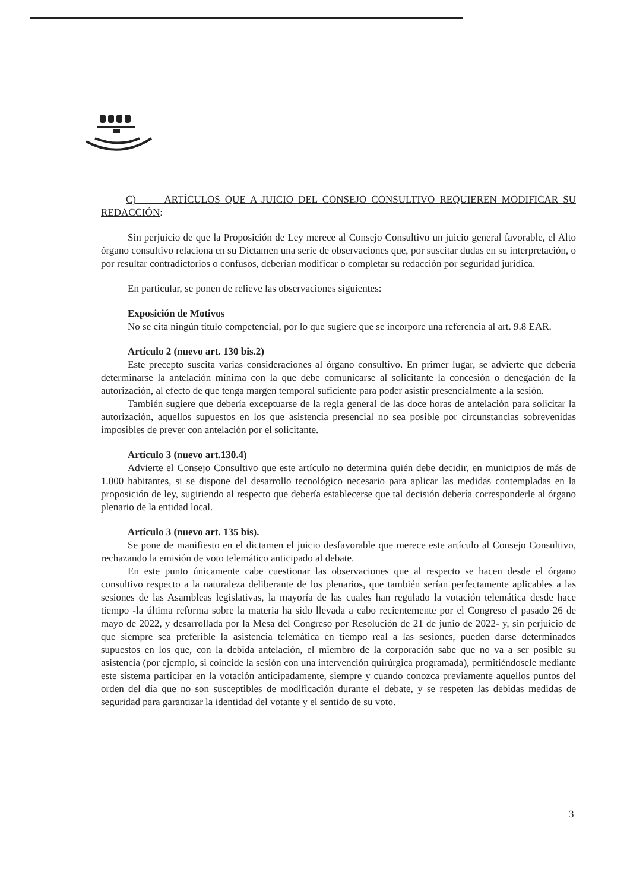C) ARTÍCULOS QUE A JUICIO DEL CONSEJO CONSULTIVO REQUIEREN MODIFICAR SU REDACCIÓN:
Sin perjuicio de que la Proposición de Ley merece al Consejo Consultivo un juicio general favorable, el Alto órgano consultivo relaciona en su Dictamen una serie de observaciones que, por suscitar dudas en su interpretación, o por resultar contradictorios o confusos, deberían modificar o completar su redacción por seguridad jurídica.
En particular, se ponen de relieve las observaciones siguientes:
Exposición de Motivos
No se cita ningún título competencial, por lo que sugiere que se incorpore una referencia al art. 9.8 EAR.
Artículo 2 (nuevo art. 130 bis.2)
Este precepto suscita varias consideraciones al órgano consultivo. En primer lugar, se advierte que debería determinarse la antelación mínima con la que debe comunicarse al solicitante la concesión o denegación de la autorización, al efecto de que tenga margen temporal suficiente para poder asistir presencialmente a la sesión.
También sugiere que debería exceptuarse de la regla general de las doce horas de antelación para solicitar la autorización, aquellos supuestos en los que asistencia presencial no sea posible por circunstancias sobrevenidas imposibles de prever con antelación por el solicitante.
Artículo 3 (nuevo art.130.4)
Advierte el Consejo Consultivo que este artículo no determina quién debe decidir, en municipios de más de 1.000 habitantes, si se dispone del desarrollo tecnológico necesario para aplicar las medidas contempladas en la proposición de ley, sugiriendo al respecto que debería establecerse que tal decisión debería corresponderle al órgano plenario de la entidad local.
Artículo 3 (nuevo art. 135 bis).
Se pone de manifiesto en el dictamen el juicio desfavorable que merece este artículo al Consejo Consultivo, rechazando la emisión de voto telemático anticipado al debate.
En este punto únicamente cabe cuestionar las observaciones que al respecto se hacen desde el órgano consultivo respecto a la naturaleza deliberante de los plenarios, que también serían perfectamente aplicables a las sesiones de las Asambleas legislativas, la mayoría de las cuales han regulado la votación telemática desde hace tiempo -la última reforma sobre la materia ha sido llevada a cabo recientemente por el Congreso el pasado 26 de mayo de 2022, y desarrollada por la Mesa del Congreso por Resolución de 21 de junio de 2022- y, sin perjuicio de que siempre sea preferible la asistencia telemática en tiempo real a las sesiones, pueden darse determinados supuestos en los que, con la debida antelación, el miembro de la corporación sabe que no va a ser posible su asistencia (por ejemplo, si coincide la sesión con una intervención quirúrgica programada), permitiéndosele mediante este sistema participar en la votación anticipadamente, siempre y cuando conozca previamente aquellos puntos del orden del día que no son susceptibles de modificación durante el debate, y se respeten las debidas medidas de seguridad para garantizar la identidad del votante y el sentido de su voto.
3